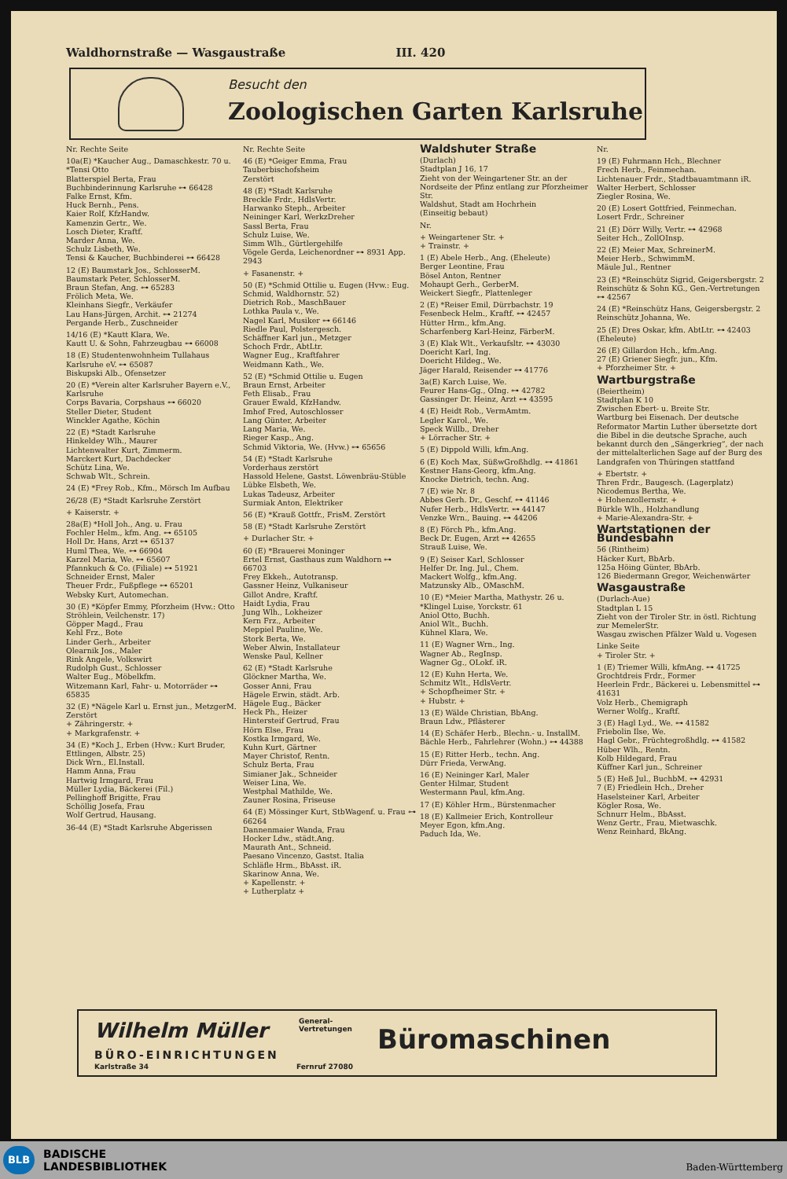Waldhornstraße — Wasgaustraße III. 420
Besucht den
Zoologischen Garten Karlsruhe
Nr. Rechte Seite
10a(E) *Kaucher Aug., Damaschkestr. 70 u. *Tensi Otto
Blatterspiel Berta, Frau
Buchbinderinnung Karlsruhe ⊶ 66428
Falke Ernst, Kfm.
Huck Bernh., Pens.
Kaier Rolf, KfzHandw.
Kamenzin Gertr., We.
Losch Dieter, Kraftf.
Marder Anna, We.
Schulz Lisbeth, We.
Tensi & Kaucher, Buchbinderei ⊶ 66428
12 (E) Baumstark Jos., SchlosserM.
Baumstark Peter, SchlosserM.
Braun Stefan, Ang. ⊶ 65283
Frölich Meta, We.
Kleinhans Siegfr., Verkäufer
Lau Hans-Jürgen, Archit. ⊶ 21274
Pergande Herb., Zuschneider
14/16 (E) *Kautt Klara, We.
Kautt U. & Sohn, Fahrzeugbau ⊶ 66008
18 (E) Studentenwohnheim Tullahaus Karlsruhe eV. ⊶ 65087
Biskupski Alb., Ofensetzer
20 (E) *Verein alter Karlsruher Bayern e.V., Karlsruhe
Corps Bavaria, Corpshaus ⊶ 66020
Steller Dieter, Student
Winckler Agathe, Köchin
22 (E) *Stadt Karlsruhe
Hinkeldey Wlh., Maurer
Lichtenwalter Kurt, Zimmerm.
Marckert Kurt, Dachdecker
Schütz Lina, We.
Schwab Wlt., Schrein.
24 (E) *Frey Rob., Kfm., Mörsch Im Aufbau
26/28 (E) *Stadt Karlsruhe Zerstört
+ Kaiserstr. +
28a(E) *Holl Joh., Ang. u. Frau
Fochler Helm., kfm. Ang. ⊶ 65105
Holl Dr. Hans, Arzt ⊶ 65137
Huml Thea, We. ⊶ 66904
Karzel Maria, We. ⊶ 65607
Pfannkuch & Co. (Filiale) ⊶ 51921
Schneider Ernst, Maler
Theuer Frdr., Fußpflege ⊶ 65201
Websky Kurt, Automechan.
30 (E) *Köpfer Emmy, Pforzheim (Hvw.: Otto Ströhlein, Veilchenstr. 17)
Göpper Magd., Frau
Kehl Frz., Bote
Linder Gerh., Arbeiter
Olearnik Jos., Maler
Rink Angele, Volkswirt
Rudolph Gust., Schlosser
Walter Eug., Möbelkfm.
Witzemann Karl, Fahr- u. Motorräder ⊶ 65835
32 (E) *Nägele Karl u. Ernst jun., MetzgerM.
Zerstört
+ Zähringerstr. +
+ Markgrafenstr. +
34 (E) *Koch J., Erben (Hvw.: Kurt Bruder, Ettlingen, Albstr. 25)
Dick Wrn., El.Install.
Hamm Anna, Frau
Hartwig Irmgard, Frau
Müller Lydia, Bäckerei (Fil.)
Pellinghoff Brigitte, Frau
Schöllig Josefa, Frau
Wolf Gertrud, Hausang.
36-44 (E) *Stadt Karlsruhe Abgerissen
Nr. Rechte Seite
46 (E) *Geiger Emma, Frau Tauberbischofsheim
Zerstört
48 (E) *Stadt Karlsruhe
Breckle Frdr., HdlsVertr.
Harwanko Steph., Arbeiter
Neininger Karl, WerkzDreher
Sassl Berta, Frau
Schulz Luise, We.
Simm Wlh., Gürtlergehilfe
Vögele Gerda, Leichenordner ⊶ 8931 App. 2943
+ Fasanenstr. +
50 (E) *Schmid Ottilie u. Eugen (Hvw.: Eug. Schmid, Waldhornstr. 52)
Dietrich Rob., MaschBauer
Lothka Paula v., We.
Nagel Karl, Musiker ⊶ 66146
Riedle Paul, Polstergesch.
Schäffner Karl jun., Metzger
Schoch Frdr., AbtLtr.
Wagner Eug., Kraftfahrer
Weidmann Kath., We.
52 (E) *Schmid Ottilie u. Eugen
Braun Ernst, Arbeiter
Feth Elisab., Frau
Grauer Ewald, KfzHandw.
Imhof Fred, Autoschlosser
Lang Günter, Arbeiter
Lang Maria, We.
Rieger Kasp., Ang.
Schmid Viktoria, We. (Hvw.) ⊶ 65656
54 (E) *Stadt Karlsruhe
Vorderhaus zerstört
Hassold Helene, Gastst. Löwenbräu-Stüble
Lübke Elsbeth, We.
Lukas Tadeusz, Arbeiter
Surmiak Anton, Elektriker
56 (E) *Krauß Gottfr., FrisM. Zerstört
58 (E) *Stadt Karlsruhe Zerstört
+ Durlacher Str. +
60 (E) *Brauerei Moninger
Ertel Ernst, Gasthaus zum Waldhorn ⊶ 66703
Frey Ekkeh., Autotransp.
Gassner Heinz, Vulkaniseur
Gillot Andre, Kraftf.
Haidt Lydia, Frau
Jung Wlh., Lokheizer
Kern Frz., Arbeiter
Meppiel Pauline, We.
Stork Berta, We.
Weber Alwin, Installateur
Wenske Paul, Kellner
62 (E) *Stadt Karlsruhe
Glöckner Martha, We.
Gosser Anni, Frau
Hägele Erwin, städt. Arb.
Hägele Eug., Bäcker
Heck Ph., Heizer
Hintersteif Gertrud, Frau
Hörn Else, Frau
Kostka Irmgard, We.
Kuhn Kurt, Gärtner
Mayer Christof, Rentn.
Schulz Berta, Frau
Simianer Jak., Schneider
Weiser Lina, We.
Westphal Mathilde, We.
Zauner Rosina, Friseuse
64 (E) Mössinger Kurt, StbWagenf. u. Frau ⊶ 66264
Dannenmaier Wanda, Frau
Hocker Ldw., städt.Ang.
Maurath Ant., Schneid.
Paesano Vincenzo, Gastst. Italia
Schläfle Hrm., BbAsst. iR.
Skarinow Anna, We.
+ Kapellenstr. +
+ Lutherplatz +
Waldshuter Straße
(Durlach)
Stadtplan J 16, 17
Zieht von der Weingartener Str. an der Nordseite der Pfinz entlang zur Pforzheimer Str.
Waldshut, Stadt am Hochrhein
(Einseitig bebaut)
Nr.
+ Weingartener Str. +
+ Trainstr. +
1 (E) Abele Herb., Ang. (Eheleute)
Berger Leontine, Frau
Bösel Anton, Rentner
Mohaupt Gerh., GerberM.
Weickert Siegfr., Plattenleger
2 (E) *Reiser Emil, Dürrbachstr. 19
Fesenbeck Helm., Kraftf. ⊶ 42457
Hütter Hrm., kfm.Ang.
Scharfenberg Karl-Heinz, FärberM.
3 (E) Klak Wlt., Verkaufsltr. ⊶ 43030
Doericht Karl, Ing.
Doericht Hildeg., We.
Jäger Harald, Reisender ⊶ 41776
3a(E) Karch Luise, We.
Feurer Hans-Gg., OIng. ⊶ 42782
Gassinger Dr. Heinz, Arzt ⊶ 43595
4 (E) Heidt Rob., VermAmtm.
Legler Karol., We.
Speck Willb., Dreher
+ Lörracher Str. +
5 (E) Dippold Willi, kfm.Ang.
6 (E) Koch Max, SüßwGroßhdlg. ⊶ 41861
Kestner Hans-Georg, kfm.Ang.
Knocke Dietrich, techn. Ang.
7 (E) wie Nr. 8
Abbes Gerh. Dr., Geschf. ⊶ 41146
Nufer Herb., HdlsVertr. ⊶ 44147
Venzke Wrn., Bauing. ⊶ 44206
8 (E) Förch Ph., kfm.Ang.
Beck Dr. Eugen, Arzt ⊶ 42655
Strauß Luise, We.
9 (E) Seiser Karl, Schlosser
Helfer Dr. Ing. Jul., Chem.
Mackert Wolfg., kfm.Ang.
Matzunsky Alb., OMaschM.
10 (E) *Meier Martha, Mathystr. 26 u. *Klingel Luise, Yorckstr. 61
Aniol Otto, Buchh.
Aniol Wlt., Buchh.
Kühnel Klara, We.
11 (E) Wagner Wrn., Ing.
Wagner Ab., RegInsp.
Wagner Gg., OLokf. iR.
12 (E) Kuhn Herta, We.
Schmitz Wlt., HdlsVertr.
+ Schopfheimer Str. +
+ Hubstr. +
13 (E) Wälde Christian, BbAng.
Braun Ldw., Pflästerer
14 (E) Schäfer Herb., Blechn.- u. InstallM.
Bächle Herb., Fahrlehrer (Wohn.) ⊶ 44388
15 (E) Ritter Herb., techn. Ang.
Dürr Frieda, VerwAng.
16 (E) Neininger Karl, Maler
Genter Hilmar, Student
Westermann Paul, kfm.Ang.
17 (E) Köhler Hrm., Bürstenmacher
18 (E) Kallmeier Erich, Kontrolleur
Meyer Egon, kfm.Ang.
Paduch Ida, We.
Nr.
19 (E) Fuhrmann Hch., Blechner
Frech Herb., Feinmechan.
Lichtenauer Frdr., Stadtbauamtmann iR.
Walter Herbert, Schlosser
Ziegler Rosina, We.
20 (E) Losert Gottfried, Feinmechan.
Losert Frdr., Schreiner
21 (E) Dörr Willy, Vertr. ⊶ 42968
Seiter Hch., ZollOInsp.
22 (E) Meier Max, SchreinerM.
Meier Herb., SchwimmM.
Mäule Jul., Rentner
23 (E) *Reinschütz Sigrid, Geigersbergstr. 2
Reinschütz & Sohn KG., Gen.-Vertretungen ⊶ 42567
24 (E) *Reinschütz Hans, Geigersbergstr. 2
Reinschütz Johanna, We.
25 (E) Dres Oskar, kfm. AbtLtr. ⊶ 42403 (Eheleute)
26 (E) Gillardon Hch., kfm.Ang.
27 (E) Griener Siegfr. jun., Kfm.
+ Pforzheimer Str. +
Wartburgstraße
(Beiertheim)
Stadtplan K 10
Zwischen Ebert- u. Breite Str.
Wartburg bei Eisenach. Der deutsche Reformator Martin Luther übersetzte dort die Bibel in die deutsche Sprache, auch bekannt durch den „Sängerkrieg“, der nach der mittelalterlichen Sage auf der Burg des Landgrafen von Thüringen stattfand
+ Ebertstr. +
Thren Frdr., Baugesch. (Lagerplatz)
Nicodemus Bertha, We.
+ Hohenzollernstr. +
Bürkle Wlh., Holzhandlung
+ Marie-Alexandra-Str. +
Wartstationen der Bundesbahn
56 (Rintheim)
Häcker Kurt, BbArb.
125a Höing Günter, BbArb.
126 Biedermann Gregor, Weichenwärter
Wasgaustraße
(Durlach-Aue)
Stadtplan L 15
Zieht von der Tiroler Str. in östl. Richtung zur MemelerStr.
Wasgau zwischen Pfälzer Wald u. Vogesen
Linke Seite
+ Tiroler Str. +
1 (E) Triemer Willi, kfmAng. ⊶ 41725
Grochtdreis Frdr., Former
Heerlein Frdr., Bäckerei u. Lebensmittel ⊶ 41631
Volz Herb., Chemigraph
Werner Wolfg., Kraftf.
3 (E) Hagl Lyd., We. ⊶ 41582
Friebolin Ilse, We.
Hagl Gebr., Früchtegroßhdlg. ⊶ 41582
Hüber Wlh., Rentn.
Kolb Hildegard, Frau
Küffner Karl jun., Schreiner
5 (E) Heß Jul., BuchbM. ⊶ 42931
7 (E) Friedlein Hch., Dreher
Haselsteiner Karl, Arbeiter
Kögler Rosa, We.
Schnurr Helm., BbAsst.
Wenz Gertr., Frau, Mietwaschk.
Wenz Reinhard, BkAng.
Wilhelm Müller
General-
Vertretungen
Büromaschinen
BÜRO-EINRICHTUNGEN
Karlstraße 34 Fernruf 27080
BLB
BADISCHE
LANDESBIBLIOTHEK
Baden-Württemberg